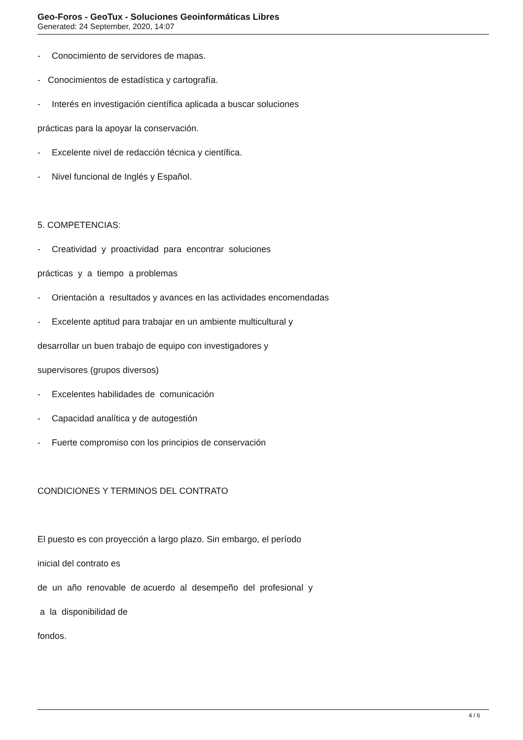Geo-Foros - GeoTux - Soluciones Geoinformáticas Libres
Generated: 24 September, 2020, 14:07
- Conocimiento de servidores de mapas.
- Conocimientos de estadística y cartografía.
- Interés en investigación científica aplicada a buscar soluciones
prácticas para la apoyar la conservación.
- Excelente nivel de redacción técnica y científica.
- Nivel funcional de Inglés y Español.
5. COMPETENCIAS:
- Creatividad y proactividad para encontrar soluciones
prácticas y a tiempo a problemas
- Orientación a resultados y avances en las actividades encomendadas
- Excelente aptitud para trabajar en un ambiente multicultural y
desarrollar un buen trabajo de equipo con investigadores y
supervisores (grupos diversos)
- Excelentes habilidades de comunicación
- Capacidad analítica y de autogestión
- Fuerte compromiso con los principios de conservación
CONDICIONES Y TERMINOS DEL CONTRATO
El puesto es con proyección a largo plazo. Sin embargo, el período
inicial del contrato es
de un año renovable de acuerdo al desempeño del profesional y
a la disponibilidad de
fondos.
4 / 6